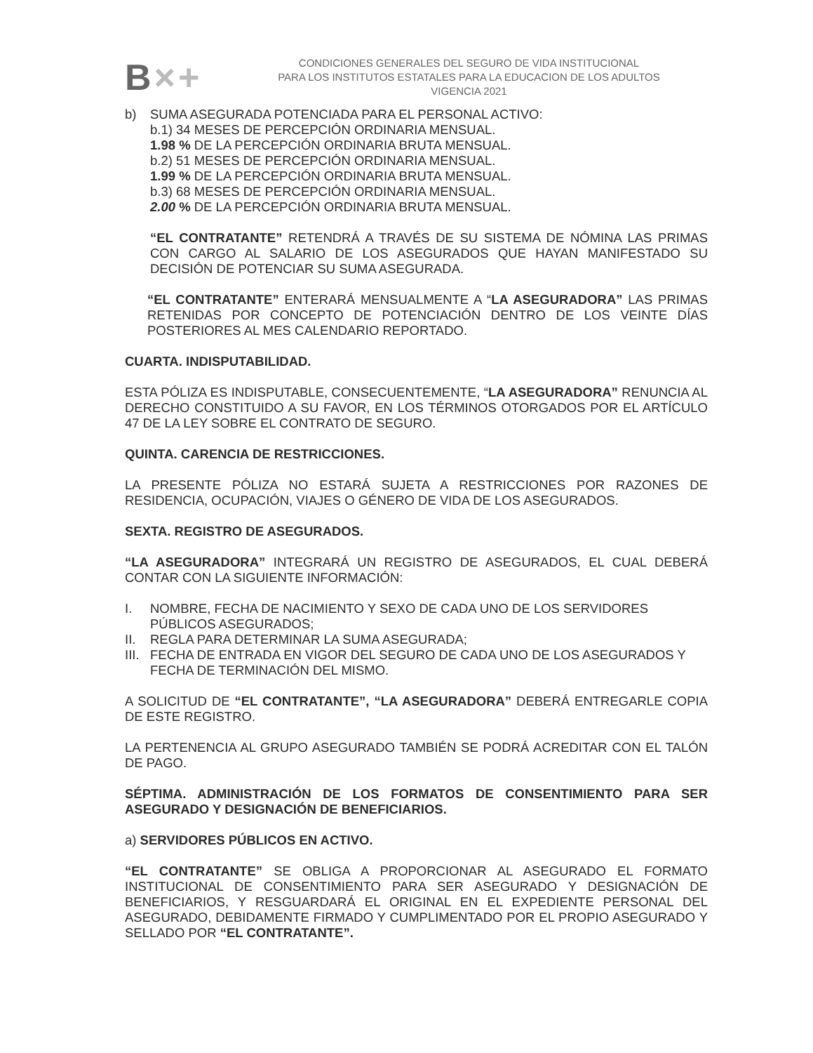B×+
CONDICIONES GENERALES DEL SEGURO DE VIDA INSTITUCIONAL
PARA LOS INSTITUTOS ESTATALES PARA LA EDUCACION DE LOS ADULTOS
VIGENCIA 2021
b) SUMA ASEGURADA POTENCIADA PARA EL PERSONAL ACTIVO:
b.1) 34 MESES DE PERCEPCIÓN ORDINARIA MENSUAL.
1.98 % DE LA PERCEPCIÓN ORDINARIA BRUTA MENSUAL.
b.2) 51 MESES DE PERCEPCIÓN ORDINARIA MENSUAL.
1.99 % DE LA PERCEPCIÓN ORDINARIA BRUTA MENSUAL.
b.3) 68 MESES DE PERCEPCIÓN ORDINARIA MENSUAL.
2.00 % DE LA PERCEPCIÓN ORDINARIA BRUTA MENSUAL.
“EL CONTRATANTE” RETENDRÁ A TRAVÉS DE SU SISTEMA DE NÓMINA LAS PRIMAS CON CARGO AL SALARIO DE LOS ASEGURADOS QUE HAYAN MANIFESTADO SU DECISIÓN DE POTENCIAR SU SUMA ASEGURADA.
“EL CONTRATANTE” ENTERARÁ MENSUALMENTE A “LA ASEGURADORA” LAS PRIMAS RETENIDAS POR CONCEPTO DE POTENCIACIÓN DENTRO DE LOS VEINTE DÍAS POSTERIORES AL MES CALENDARIO REPORTADO.
CUARTA. INDISPUTABILIDAD.
ESTA PÓLIZA ES INDISPUTABLE, CONSECUENTEMENTE, “LA ASEGURADORA” RENUNCIA AL DERECHO CONSTITUIDO A SU FAVOR, EN LOS TÉRMINOS OTORGADOS POR EL ARTÍCULO 47 DE LA LEY SOBRE EL CONTRATO DE SEGURO.
QUINTA. CARENCIA DE RESTRICCIONES.
LA PRESENTE PÓLIZA NO ESTARÁ SUJETA A RESTRICCIONES POR RAZONES DE RESIDENCIA, OCUPACIÓN, VIAJES O GÉNERO DE VIDA DE LOS ASEGURADOS.
SEXTA. REGISTRO DE ASEGURADOS.
“LA ASEGURADORA” INTEGRARÁ UN REGISTRO DE ASEGURADOS, EL CUAL DEBERÁ CONTAR CON LA SIGUIENTE INFORMACIÓN:
I. NOMBRE, FECHA DE NACIMIENTO Y SEXO DE CADA UNO DE LOS SERVIDORES PÚBLICOS ASEGURADOS;
II. REGLA PARA DETERMINAR LA SUMA ASEGURADA;
III.
FECHA DE ENTRADA EN VIGOR DEL SEGURO DE CADA UNO DE LOS ASEGURADOS Y FECHA DE TERMINACIÓN DEL MISMO.
A SOLICITUD DE “EL CONTRATANTE”, “LA ASEGURADORA” DEBERÁ ENTREGARLE COPIA DE ESTE REGISTRO.
LA PERTENENCIA AL GRUPO ASEGURADO TAMBIÉN SE PODRÁ ACREDITAR CON EL TALÓN DE PAGO.
SÉPTIMA. ADMINISTRACIÓN DE LOS FORMATOS DE CONSENTIMIENTO PARA SER ASEGURADO Y DESIGNACIÓN DE BENEFICIARIOS.
a) SERVIDORES PÚBLICOS EN ACTIVO.
“EL CONTRATANTE” SE OBLIGA A PROPORCIONAR AL ASEGURADO EL FORMATO INSTITUCIONAL DE CONSENTIMIENTO PARA SER ASEGURADO Y DESIGNACIÓN DE BENEFICIARIOS, Y RESGUARDARÁ EL ORIGINAL EN EL EXPEDIENTE PERSONAL DEL ASEGURADO, DEBIDAMENTE FIRMADO Y CUMPLIMENTADO POR EL PROPIO ASEGURADO Y SELLADO POR “EL CONTRATANTE”.